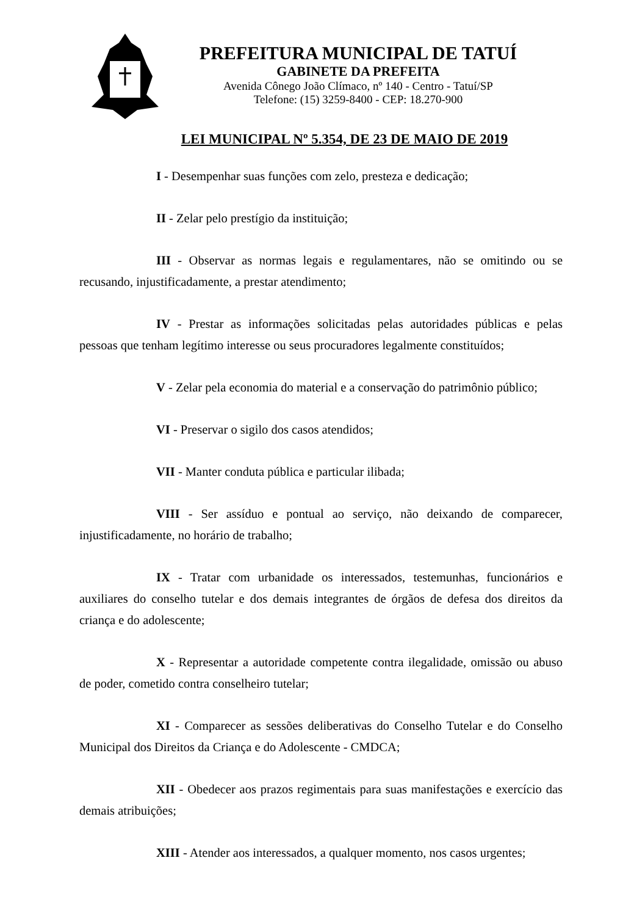PREFEITURA MUNICIPAL DE TATUÍ
GABINETE DA PREFEITA
Avenida Cônego João Clímaco, nº 140 - Centro - Tatuí/SP
Telefone: (15) 3259-8400 - CEP: 18.270-900
LEI MUNICIPAL Nº 5.354, DE 23 DE MAIO DE 2019
I - Desempenhar suas funções com zelo, presteza e dedicação;
II - Zelar pelo prestígio da instituição;
III - Observar as normas legais e regulamentares, não se omitindo ou se recusando, injustificadamente, a prestar atendimento;
IV - Prestar as informações solicitadas pelas autoridades públicas e pelas pessoas que tenham legítimo interesse ou seus procuradores legalmente constituídos;
V - Zelar pela economia do material e a conservação do patrimônio público;
VI - Preservar o sigilo dos casos atendidos;
VII - Manter conduta pública e particular ilibada;
VIII - Ser assíduo e pontual ao serviço, não deixando de comparecer, injustificadamente, no horário de trabalho;
IX - Tratar com urbanidade os interessados, testemunhas, funcionários e auxiliares do conselho tutelar e dos demais integrantes de órgãos de defesa dos direitos da criança e do adolescente;
X - Representar a autoridade competente contra ilegalidade, omissão ou abuso de poder, cometido contra conselheiro tutelar;
XI - Comparecer as sessões deliberativas do Conselho Tutelar e do Conselho Municipal dos Direitos da Criança e do Adolescente - CMDCA;
XII - Obedecer aos prazos regimentais para suas manifestações e exercício das demais atribuições;
XIII - Atender aos interessados, a qualquer momento, nos casos urgentes;